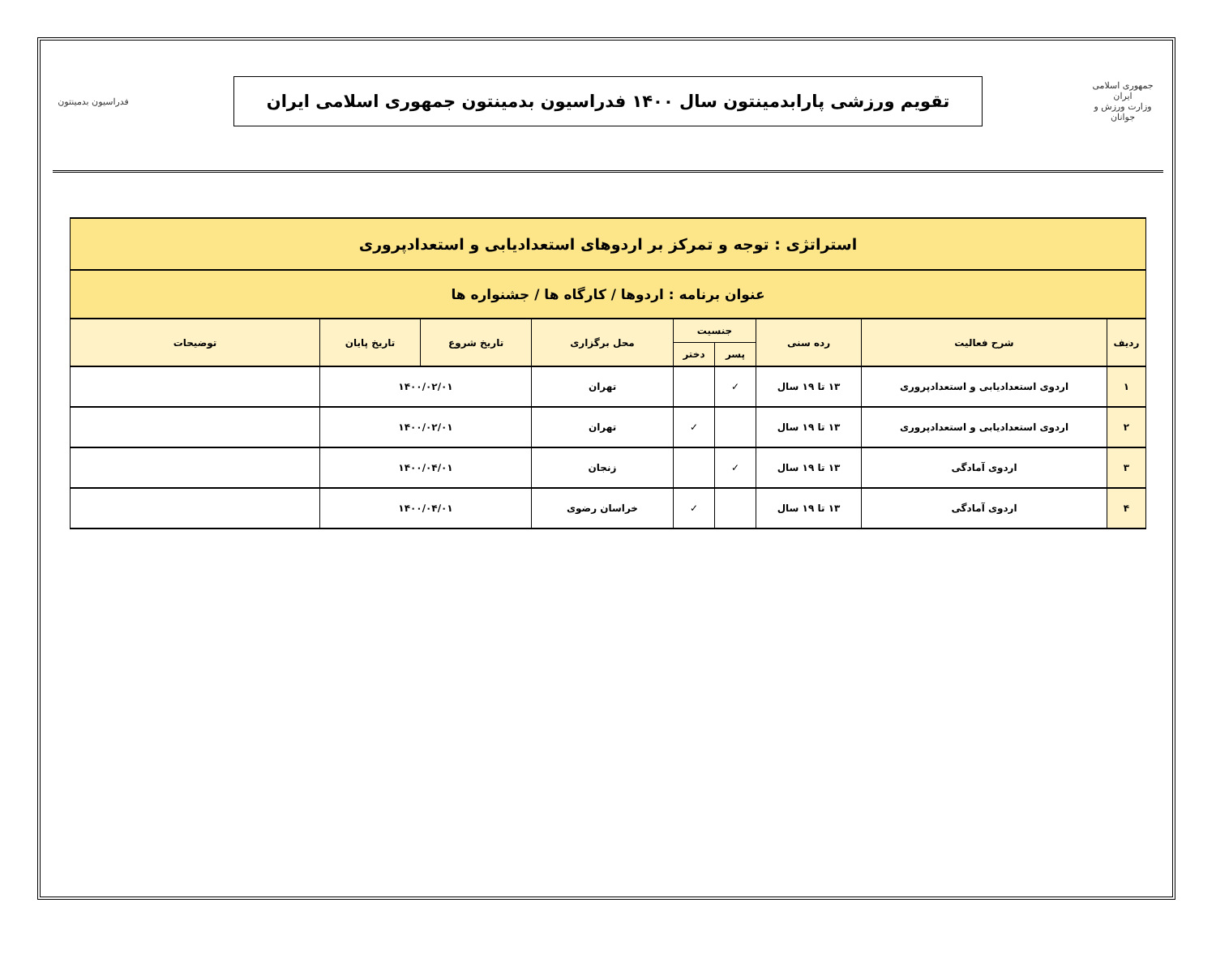جمهوری اسلامی ایران
وزارت ورزش و جوانان
تقویم ورزشی پارابدمینتون سال ۱۴۰۰ فدراسیون بدمینتون جمهوری اسلامی ایران
فدراسیون بدمینتون
| استراتژی : توجه و تمرکز بر اردوهای استعدادیابی و استعدادپروری | | | | | | | | |
| عنوان برنامه : اردوها / کارگاه ها / جشنواره ها | | | | | | | | |
| ردیف | شرح فعالیت | رده سنی | جنسیت | | محل برگزاری | تاریخ شروع | تاریخ پایان | توضیحات |
| | | | پسر | دختر | | | | |
| ۱ | اردوی استعدادیابی و استعدادپروری | ۱۳ تا ۱۹ سال | ✓ | | تهران | ۱۴۰۰/۰۲/۰۱ | | |
| ۲ | اردوی استعدادیابی و استعدادپروری | ۱۳ تا ۱۹ سال | | ✓ | تهران | ۱۴۰۰/۰۲/۰۱ | | |
| ۳ | اردوی آمادگی | ۱۳ تا ۱۹ سال | ✓ | | زنجان | ۱۴۰۰/۰۴/۰۱ | | |
| ۴ | اردوی آمادگی | ۱۳ تا ۱۹ سال | | ✓ | خراسان رضوی | ۱۴۰۰/۰۴/۰۱ | | |